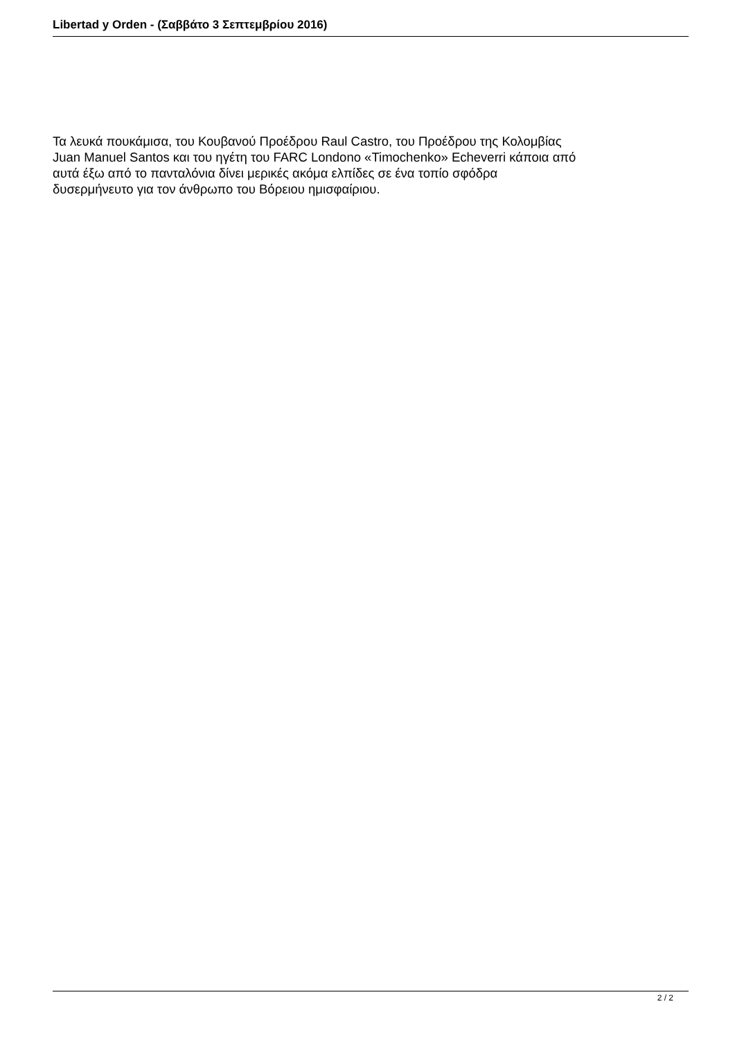Libertad y Orden - (Σαββάτο 3 Σεπτεμβρίου 2016)
Τα λευκά πουκάμισα, του Κουβανού Προέδρου Raul Castro, του Προέδρου της Κολομβίας
Juan Manuel Santos και του ηγέτη του FARC Londono «Timochenko» Echeverri κάποια από
αυτά έξω από το πανταλόνια δίνει μερικές ακόμα ελπίδες σε ένα τοπίο σφόδρα
δυσερμήνευτο για τον άνθρωπο του Βόρειου ημισφαίριου.
2 / 2